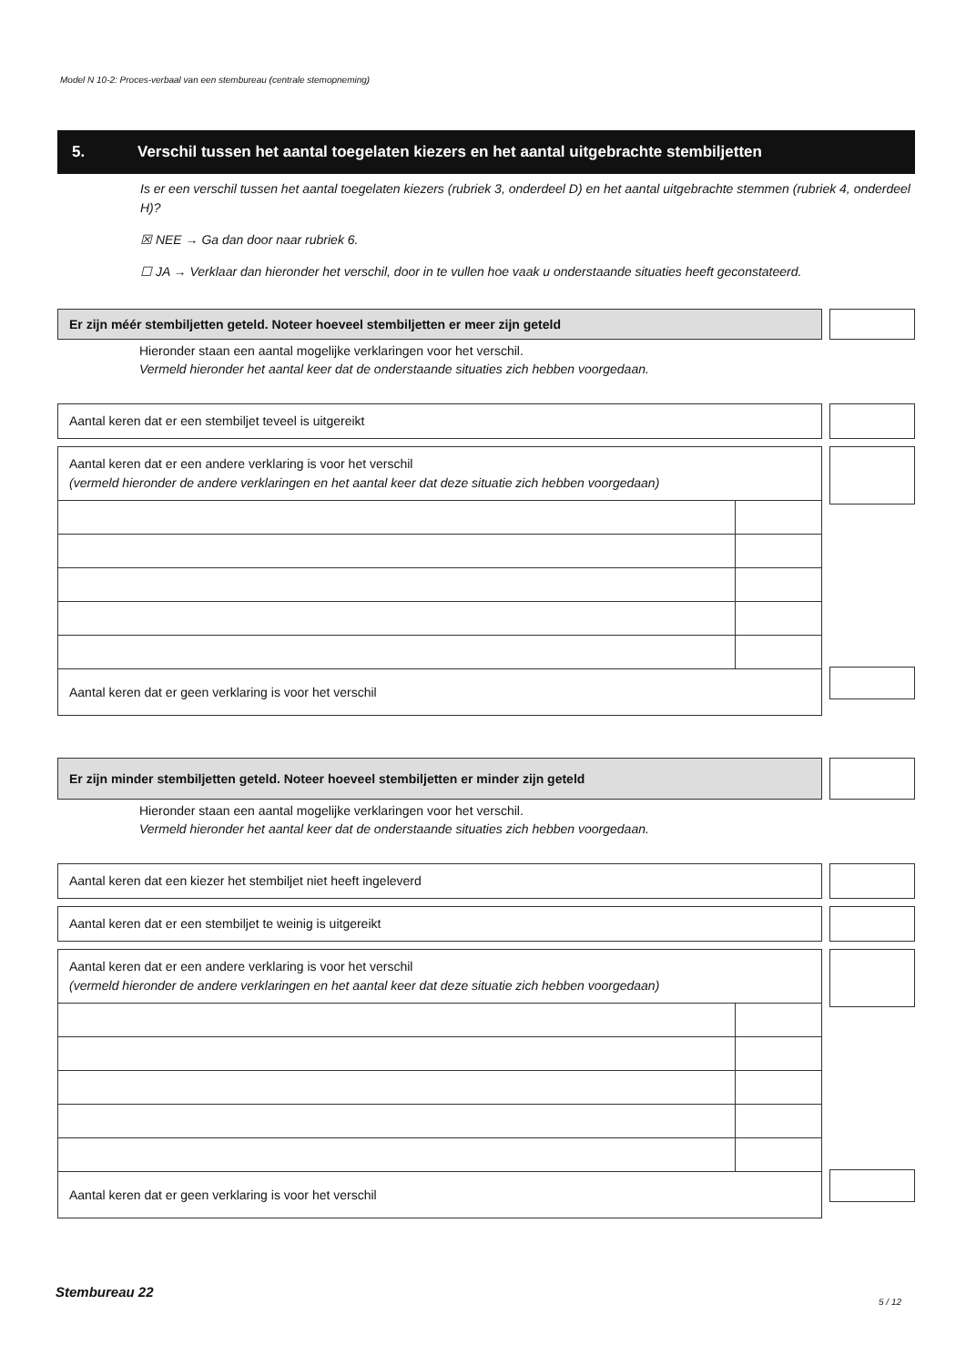Model N 10-2: Proces-verbaal van een stembureau (centrale stemopneming)
5. Verschil tussen het aantal toegelaten kiezers en het aantal uitgebrachte stembiljetten
Is er een verschil tussen het aantal toegelaten kiezers (rubriek 3, onderdeel D) en het aantal uitgebrachte stemmen (rubriek 4, onderdeel H)?
☒ NEE → Ga dan door naar rubriek 6.
☐ JA → Verklaar dan hieronder het verschil, door in te vullen hoe vaak u onderstaande situaties heeft geconstateerd.
Er zijn méér stembiljetten geteld. Noteer hoeveel stembiljetten er meer zijn geteld
Hieronder staan een aantal mogelijke verklaringen voor het verschil.
Vermeld hieronder het aantal keer dat de onderstaande situaties zich hebben voorgedaan.
Aantal keren dat er een stembiljet teveel is uitgereikt
Aantal keren dat er een andere verklaring is voor het verschil
(vermeld hieronder de andere verklaringen en het aantal keer dat deze situatie zich hebben voorgedaan)
| Aantal keren dat er geen verklaring is voor het verschil | |
Er zijn minder stembiljetten geteld. Noteer hoeveel stembiljetten er minder zijn geteld
Hieronder staan een aantal mogelijke verklaringen voor het verschil.
Vermeld hieronder het aantal keer dat de onderstaande situaties zich hebben voorgedaan.
Aantal keren dat een kiezer het stembiljet niet heeft ingeleverd
Aantal keren dat er een stembiljet te weinig is uitgereikt
Aantal keren dat er een andere verklaring is voor het verschil
(vermeld hieronder de andere verklaringen en het aantal keer dat deze situatie zich hebben voorgedaan)
| Aantal keren dat er geen verklaring is voor het verschil | |
Stembureau 22
5 / 12